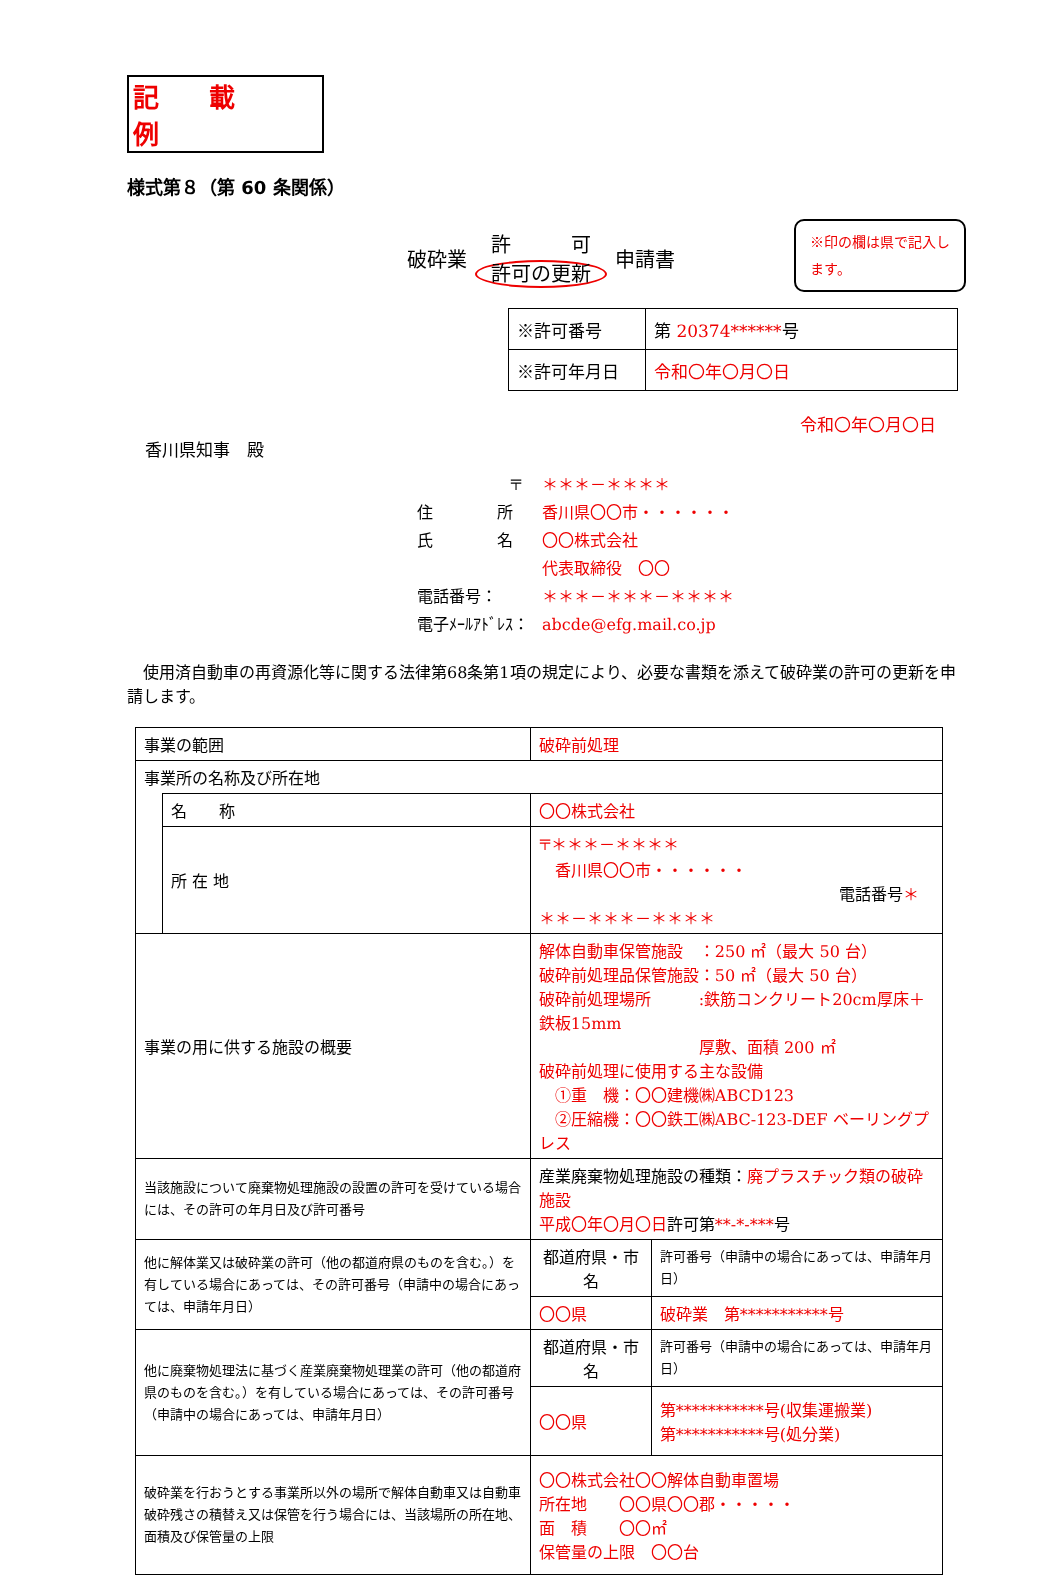記載例
様式第８（第 60 条関係）
破砕業 許　　　可
許可の更新 申請書
※印の欄は県で記入します。
| ※許可番号 | 第 20374****** 号 |
| ※許可年月日 | 令和〇年〇月〇日 |
令和〇年〇月〇日
香川県知事　殿
〒 ＊＊＊－＊＊＊＊
住　　　　所 香川県〇〇市・・・・・・
氏　　　　名 〇〇株式会社
代表取締役　〇〇
電話番号： ＊＊＊－＊＊＊－＊＊＊＊
電子ﾒｰﾙｱﾄﾞﾚｽ： abcde@efg.mail.co.jp
　使用済自動車の再資源化等に関する法律第68条第1項の規定により、必要な書類を添えて破砕業の許可の更新を申請します。
| 事業の範囲 | | 破砕前処理 | |
| 事業所の名称及び所在地 | | | |
| | 名 称 | 〇〇株式会社 | |
| | 所 在 地 | 〒＊＊＊－＊＊＊＊ 香川県〇〇市・・・・・・ 電話番号 ＊＊＊－＊＊＊－＊＊＊＊ | |
| 事業の用に供する施設の概要 | | 解体自動車保管施設 ：250 ㎡（最大 50 台） 破砕前処理品保管施設：50 ㎡（最大 50 台） 破砕前処理場所 :鉄筋コンクリート20cm厚床＋鉄板15mm 厚敷、面積 200 ㎡ 破砕前処理に使用する主な設備 ①重 機：〇〇建機㈱ABCD123 ②圧縮機：〇〇鉄工㈱ABC-123-DEF ベーリングプレス | |
| 当該施設について廃棄物処理施設の設置の許可を受けている場合には、その許可の年月日及び許可番号 | | 産業廃棄物処理施設の種類： 廃プラスチック類の破砕施設 平成〇年〇月〇日 許可第 **-*-*** 号 | |
| 他に解体業又は破砕業の許可（他の都道府県のものを含む。）を有している場合にあっては、その許可番号（申請中の場合にあっては、申請年月日） | | 都道府県・市名 | 許可番号（申請中の場合にあっては、申請年月日） |
| | | 〇〇県 | 破砕業 第***********号 |
| 他に廃棄物処理法に基づく産業廃棄物処理業の許可（他の都道府県のものを含む。）を有している場合にあっては、その許可番号（申請中の場合にあっては、申請年月日） | | 都道府県・市名 | 許可番号（申請中の場合にあっては、申請年月日） |
| | | 〇〇県 | 第***********号(収集運搬業) 第***********号(処分業) |
| 破砕業を行おうとする事業所以外の場所で解体自動車又は自動車破砕残さの積替え又は保管を行う場合には、当該場所の所在地、面積及び保管量の上限 | | 〇〇株式会社〇〇解体自動車置場 所在地 〇〇県〇〇郡・・・・・ 面 積 〇〇㎡ 保管量の上限 〇〇台 | |